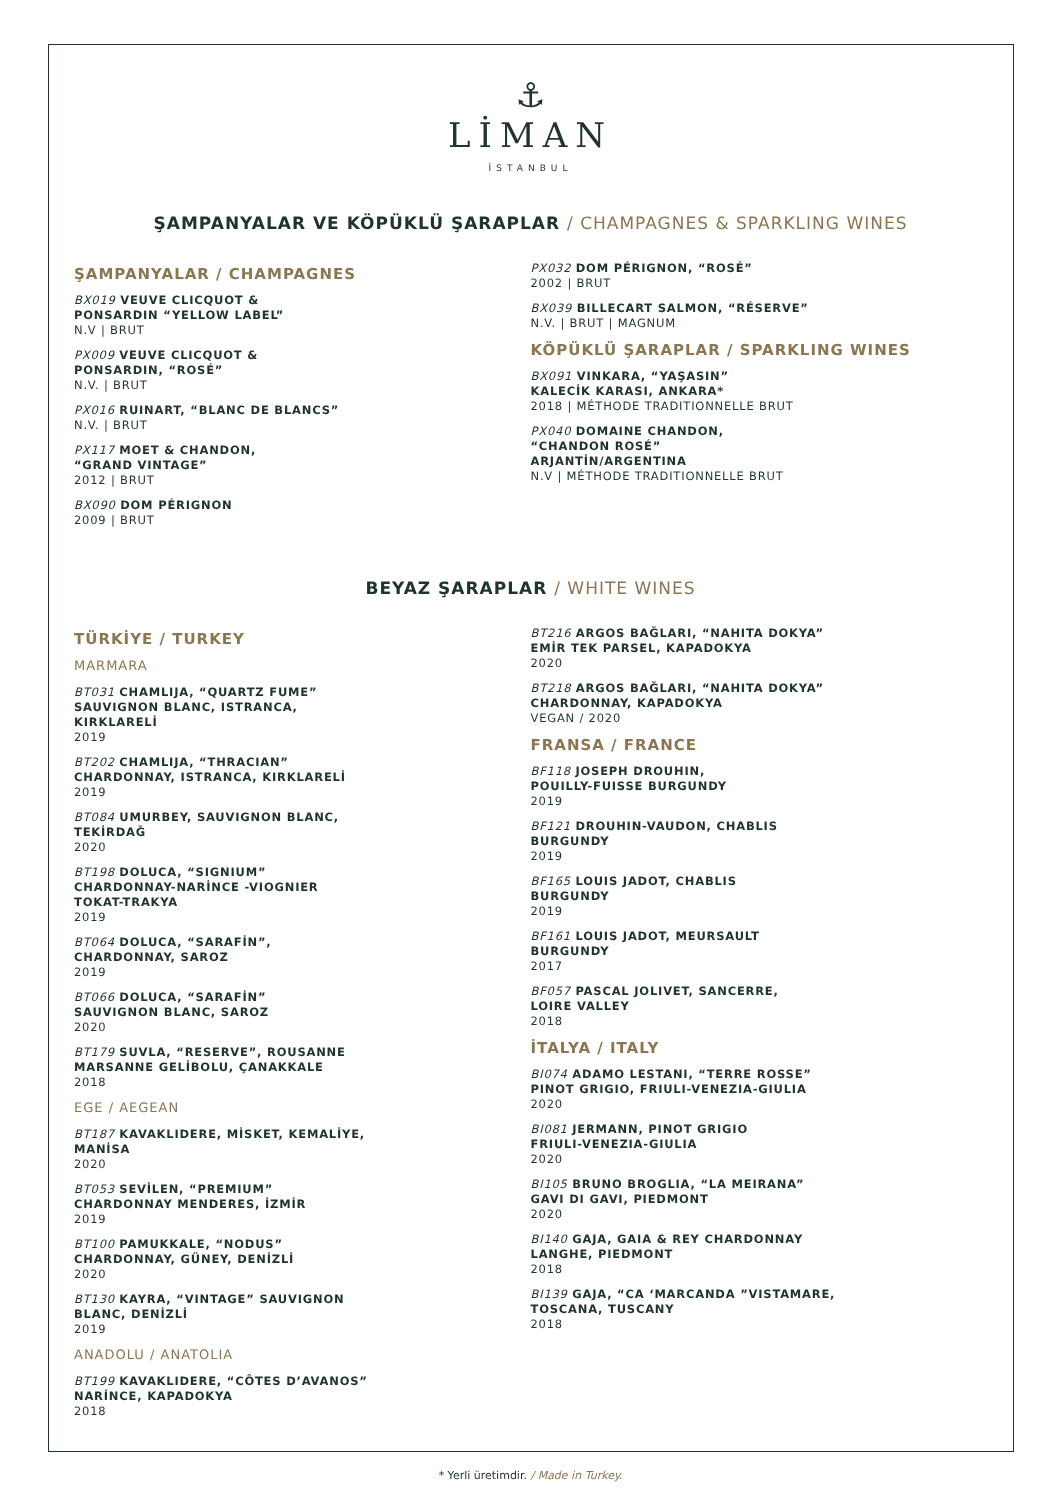⚓
LİMAN
İSTANBUL
ŞAMPANYALAR VE KÖPÜKLÜ ŞARAPLAR / CHAMPAGNES & SPARKLING WINES
ŞAMPANYALAR / CHAMPAGNES
BX019 VEUVE CLICQUOT &
PONSARDIN “YELLOW LABEL”
N.V | BRUT
PX009 VEUVE CLICQUOT &
PONSARDIN, “ROSÉ”
N.V. | BRUT
PX016 RUINART, “BLANC DE BLANCS”
N.V. | BRUT
PX117 MOET & CHANDON,
“GRAND VINTAGE”
2012 | BRUT
BX090 DOM PÉRIGNON
2009 | BRUT
PX032 DOM PÉRIGNON, “ROSÉ”
2002 | BRUT
BX039 BILLECART SALMON, “RÉSERVE”
N.V. | BRUT | MAGNUM
KÖPÜKLÜ ŞARAPLAR / SPARKLING WINES
BX091 VINKARA, “YAŞASIN”
KALECİK KARASI, ANKARA*
2018 | MÉTHODE TRADITIONNELLE BRUT
PX040 DOMAINE CHANDON,
“CHANDON ROSÉ”
ARJANTİN/ARGENTINA
N.V | MÉTHODE TRADITIONNELLE BRUT
BEYAZ ŞARAPLAR / WHITE WINES
TÜRKİYE / TURKEY
MARMARA
BT031 CHAMLIJA, “QUARTZ FUME”
SAUVIGNON BLANC, ISTRANCA,
KIRKLARELİ
2019
BT202 CHAMLIJA, “THRACIAN”
CHARDONNAY, ISTRANCA, KIRKLARELİ
2019
BT084 UMURBEY, SAUVIGNON BLANC,
TEKİRDAĞ
2020
BT198 DOLUCA, “SIGNIUM”
CHARDONNAY-NARİNCE -VIOGNIER
TOKAT-TRAKYA
2019
BT064 DOLUCA, “SARAFİN”,
CHARDONNAY, SAROZ
2019
BT066 DOLUCA, “SARAFİN”
SAUVIGNON BLANC, SAROZ
2020
BT179 SUVLA, “RESERVE”, ROUSANNE
MARSANNE GELİBOLU, ÇANAKKALE
2018
EGE / AEGEAN
BT187 KAVAKLIDERE, MİSKET, KEMALİYE,
MANİSA
2020
BT053 SEVİLEN, “PREMIUM”
CHARDONNAY MENDERES, İZMİR
2019
BT100 PAMUKKALE, “NODUS”
CHARDONNAY, GÜNEY, DENİZLİ
2020
BT130 KAYRA, “VINTAGE” SAUVIGNON
BLANC, DENİZLİ
2019
ANADOLU / ANATOLIA
BT199 KAVAKLIDERE, “CÔTES D’AVANOS”
NARİNCE, KAPADOKYA
2018
BT216 ARGOS BAĞLARI, “NAHITA DOKYA”
EMİR TEK PARSEL, KAPADOKYA
2020
BT218 ARGOS BAĞLARI, “NAHITA DOKYA”
CHARDONNAY, KAPADOKYA
VEGAN / 2020
FRANSA / FRANCE
BF118 JOSEPH DROUHIN,
POUILLY-FUISSE BURGUNDY
2019
BF121 DROUHIN-VAUDON, CHABLIS
BURGUNDY
2019
BF165 LOUIS JADOT, CHABLIS
BURGUNDY
2019
BF161 LOUIS JADOT, MEURSAULT
BURGUNDY
2017
BF057 PASCAL JOLIVET, SANCERRE,
LOIRE VALLEY
2018
İTALYA / ITALY
BI074 ADAMO LESTANI, “TERRE ROSSE”
PINOT GRIGIO, FRIULI-VENEZIA-GIULIA
2020
BI081 JERMANN, PINOT GRIGIO
FRIULI-VENEZIA-GIULIA
2020
BI105 BRUNO BROGLIA, “LA MEIRANA”
GAVI DI GAVI, PIEDMONT
2020
BI140 GAJA, GAIA & REY CHARDONNAY
LANGHE, PIEDMONT
2018
BI139 GAJA, “CA ‘MARCANDA ”VISTAMARE,
TOSCANA, TUSCANY
2018
* Yerli üretimdir. / Made in Turkey.